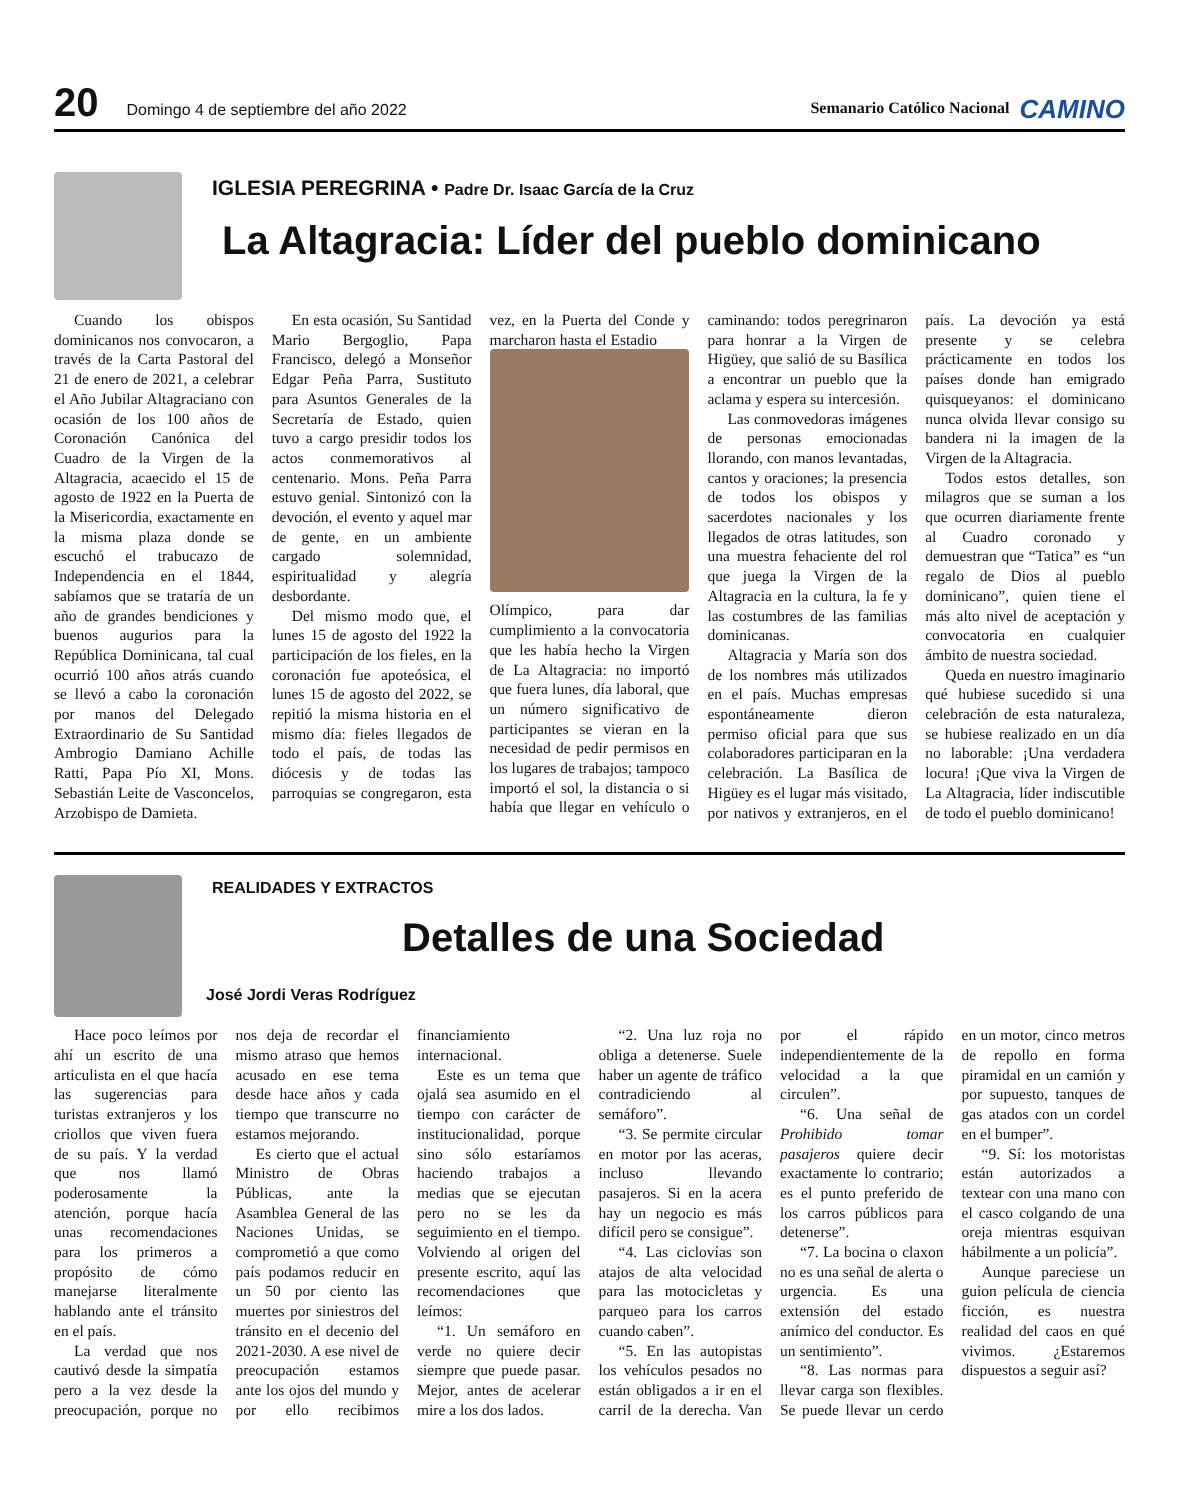20 Domingo 4 de septiembre del año 2022 Semanario Católico Nacional CAMINO
IGLESIA PEREGRINA • Padre Dr. Isaac García de la Cruz
La Altagracia: Líder del pueblo dominicano
Cuando los obispos dominicanos nos convocaron, a través de la Carta Pastoral del 21 de enero de 2021, a celebrar el Año Jubilar Altagraciano con ocasión de los 100 años de Coronación Canónica del Cuadro de la Virgen de la Altagracia, acaecido el 15 de agosto de 1922 en la Puerta de la Misericordia, exactamente en la misma plaza donde se escuchó el trabucazo de Independencia en el 1844, sabíamos que se trataría de un año de grandes bendiciones y buenos augurios para la República Dominicana, tal cual ocurrió 100 años atrás cuando se llevó a cabo la coronación por manos del Delegado Extraordinario de Su Santidad Ambrogio Damiano Achille Ratti, Papa Pío XI, Mons. Sebastián Leite de Vasconcelos, Arzobispo de Damieta.
En esta ocasión, Su Santidad Mario Bergoglio, Papa Francisco, delegó a Monseñor Edgar Peña Parra, Sustituto para Asuntos Generales de la Secretaría de Estado, quien tuvo a cargo presidir todos los actos conmemorativos al centenario. Mons. Peña Parra estuvo genial. Sintonizó con la devoción, el evento y aquel mar de gente, en un ambiente cargado solemnidad, espiritualidad y alegría desbordante.
Del mismo modo que, el lunes 15 de agosto del 1922 la participación de los fieles, en la coronación fue apoteósica, el lunes 15 de agosto del 2022, se repitió la misma historia en el mismo día: fieles llegados de todo el país, de todas las diócesis y de todas las parroquias se congregaron, esta vez, en la Puerta del Conde y marcharon hasta el Estadio
Olímpico, para dar cumplimiento a la convocatoria que les había hecho la Virgen de La Altagracia: no importó que fuera lunes, día laboral, que un número significativo de participantes se vieran en la necesidad de pedir permisos en los lugares de trabajos; tampoco importó el sol, la distancia o si había que llegar en vehículo o caminando: todos peregrinaron para honrar a la Virgen de Higüey, que salió de su Basílica a encontrar un pueblo que la aclama y espera su intercesión.
Las conmovedoras imágenes de personas emocionadas llorando, con manos levantadas, cantos y oraciones; la presencia de todos los obispos y sacerdotes nacionales y los llegados de otras latitudes, son una muestra fehaciente del rol que juega la Virgen de la Altagracia en la cultura, la fe y las costumbres de las familias dominicanas.
Altagracia y María son dos de los nombres más utilizados en el país. Muchas empresas espontáneamente dieron permiso oficial para que sus colaboradores participaran en la celebración. La Basílica de Higüey es el lugar más visitado, por nativos y extranjeros, en el país. La devoción ya está presente y se celebra prácticamente en todos los países donde han emigrado quisqueyanos: el dominicano nunca olvida llevar consigo su bandera ni la imagen de la Virgen de la Altagracia.
Todos estos detalles, son milagros que se suman a los que ocurren diariamente frente al Cuadro coronado y demuestran que “Tatica” es “un regalo de Dios al pueblo dominicano”, quien tiene el más alto nivel de aceptación y convocatoria en cualquier ámbito de nuestra sociedad.
Queda en nuestro imaginario qué hubiese sucedido si una celebración de esta naturaleza, se hubiese realizado en un día no laborable: ¡Una verdadera locura! ¡Que viva la Virgen de La Altagracia, líder indiscutible de todo el pueblo dominicano!
REALIDADES Y EXTRACTOS
Detalles de una Sociedad
José Jordi Veras Rodríguez
Hace poco leímos por ahí un escrito de una articulista en el que hacía las sugerencias para turistas extranjeros y los criollos que viven fuera de su país. Y la verdad que nos llamó poderosamente la atención, porque hacía unas recomendaciones para los primeros a propósito de cómo manejarse literalmente hablando ante el tránsito en el país.
La verdad que nos cautivó desde la simpatía pero a la vez desde la preocupación, porque no nos deja de recordar el mismo atraso que hemos acusado en ese tema desde hace años y cada tiempo que transcurre no estamos mejorando.
Es cierto que el actual Ministro de Obras Públicas, ante la Asamblea General de las Naciones Unidas, se comprometió a que como país podamos reducir en un 50 por ciento las muertes por siniestros del tránsito en el decenio del 2021-2030. A ese nivel de preocupación estamos ante los ojos del mundo y por ello recibimos financiamiento internacional.
Este es un tema que ojalá sea asumido en el tiempo con carácter de institucionalidad, porque sino sólo estaríamos haciendo trabajos a medias que se ejecutan pero no se les da seguimiento en el tiempo. Volviendo al origen del presente escrito, aquí las recomendaciones que leímos:
“1. Un semáforo en verde no quiere decir siempre que puede pasar. Mejor, antes de acelerar mire a los dos lados.
“2. Una luz roja no obliga a detenerse. Suele haber un agente de tráfico contradiciendo al semáforo”.
“3. Se permite circular en motor por las aceras, incluso llevando pasajeros. Si en la acera hay un negocio es más difícil pero se consigue”.
“4. Las ciclovías son atajos de alta velocidad para las motocicletas y parqueo para los carros cuando caben”.
“5. En las autopistas los vehículos pesados no están obligados a ir en el carril de la derecha. Van por el rápido independientemente de la velocidad a la que circulen”.
“6. Una señal de Prohibido tomar pasajeros quiere decir exactamente lo contrario; es el punto preferido de los carros públicos para detenerse”.
“7. La bocina o claxon no es una señal de alerta o urgencia. Es una extensión del estado anímico del conductor. Es un sentimiento”.
“8. Las normas para llevar carga son flexibles. Se puede llevar un cerdo en un motor, cinco metros de repollo en forma piramidal en un camión y por supuesto, tanques de gas atados con un cordel en el bumper”.
“9. Sí: los motoristas están autorizados a textear con una mano con el casco colgando de una oreja mientras esquivan hábilmente a un policía”.
Aunque pareciese un guion película de ciencia ficción, es nuestra realidad del caos en qué vivimos. ¿Estaremos dispuestos a seguir así?